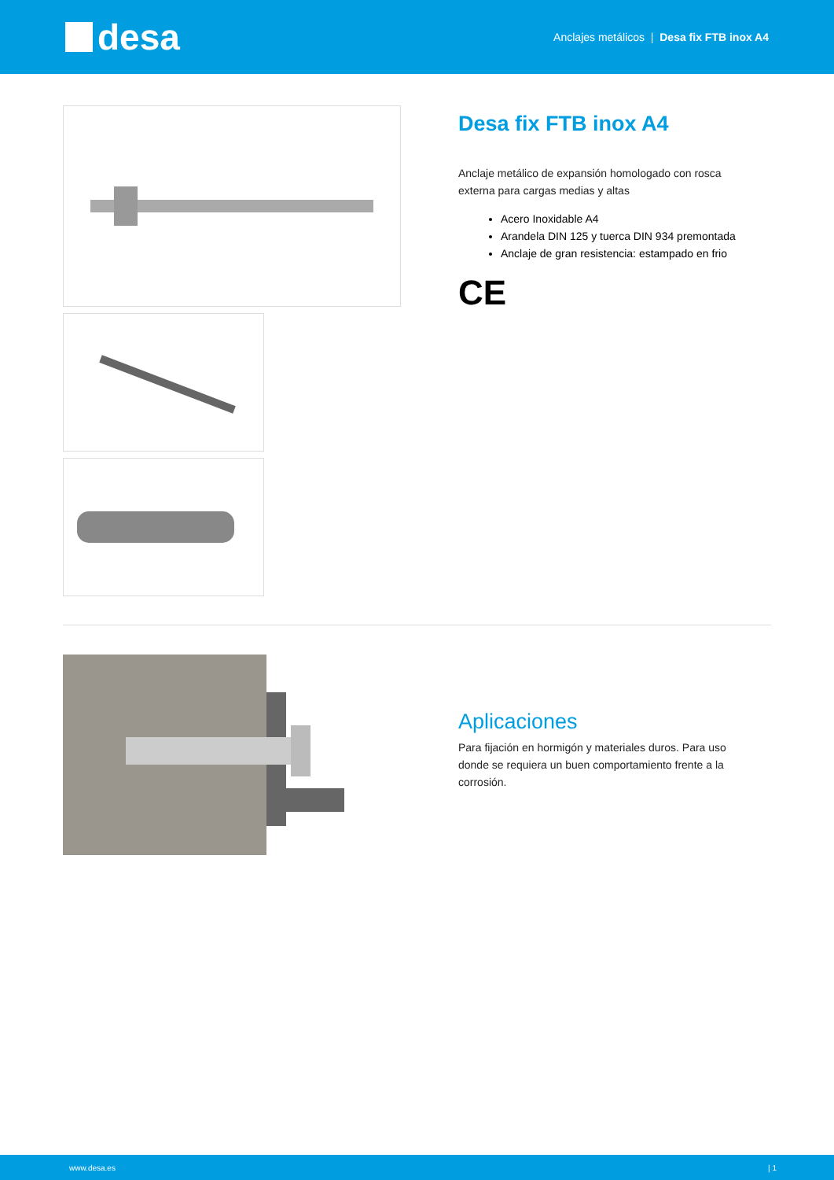desa
Anclajes metálicos | Desa fix FTB inox A4
Desa fix FTB inox A4
Anclaje metálico de expansión homologado con rosca externa para cargas medias y altas
Acero Inoxidable A4
Arandela DIN 125 y tuerca DIN 934 premontada
Anclaje de gran resistencia: estampado en frio
CE
Aplicaciones
Para fijación en hormigón y materiales duros. Para uso donde se requiera un buen comportamiento frente a la corrosión.
www.desa.es | 1